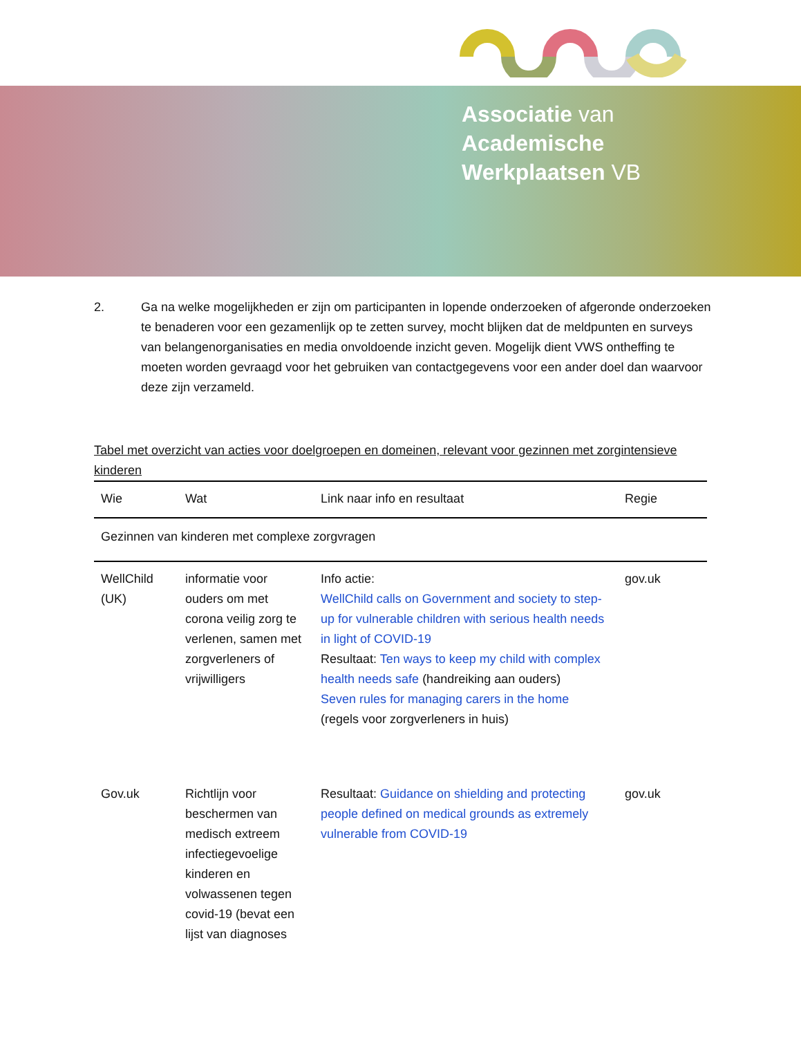Associatie van
Academische
Werkplaatsen VB
2. Ga na welke mogelijkheden er zijn om participanten in lopende onderzoeken of afgeronde onderzoeken te benaderen voor een gezamenlijk op te zetten survey, mocht blijken dat de meldpunten en surveys van belangenorganisaties en media onvoldoende inzicht geven. Mogelijk dient VWS ontheffing te moeten worden gevraagd voor het gebruiken van contactgegevens voor een ander doel dan waarvoor deze zijn verzameld.
Tabel met overzicht van acties voor doelgroepen en domeinen, relevant voor gezinnen met zorgintensieve kinderen
| Wie | Wat | Link naar info en resultaat | Regie |
| --- | --- | --- | --- |
| Gezinnen van kinderen met complexe zorgvragen | | | |
| WellChild (UK) | informatie voor ouders om met corona veilig zorg te verlenen, samen met zorgverleners of vrijwilligers | Info actie: WellChild calls on Government and society to step-up for vulnerable children with serious health needs in light of COVID-19 Resultaat: Ten ways to keep my child with complex health needs safe (handreiking aan ouders) Seven rules for managing carers in the home (regels voor zorgverleners in huis) | gov.uk |
| Gov.uk | Richtlijn voor beschermen van medisch extreem infectiegevoelige kinderen en volwassenen tegen covid-19 (bevat een lijst van diagnoses | Resultaat: Guidance on shielding and protecting people defined on medical grounds as extremely vulnerable from COVID-19 | gov.uk |